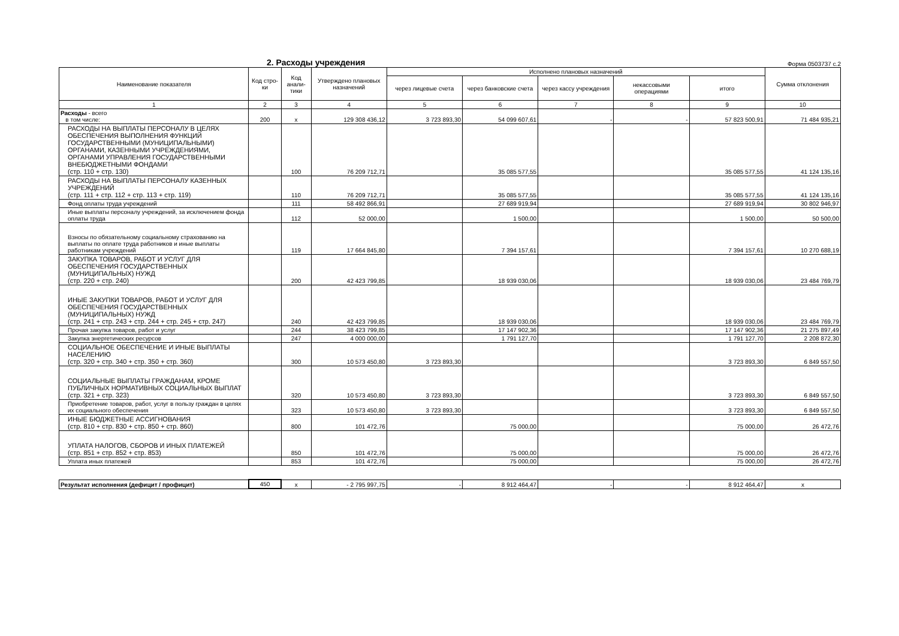2. Расходы учреждения
Форма 0503737 с.2
| Наименование показателя | Код стро-ки | Код анали-тики | Утверждено плановых назначений | Исполнено плановых назначений | | | | | Сумма отклонения |
| --- | --- | --- | --- | --- | --- | --- | --- | --- | --- |
| | | | | через лицевые счета | через банковские счета | через кассу учреждения | некассовыми операциями | итого | |
| 1 | 2 | 3 | 4 | 5 | 6 | 7 | 8 | 9 | 10 |
| Расходы - всего в том числе: | 200 | x | 129 308 436,12 | 3 723 893,30 | 54 099 607,61 | - | - | 57 823 500,91 | 71 484 935,21 |
| РАСХОДЫ НА ВЫПЛАТЫ ПЕРСОНАЛУ В ЦЕЛЯХ ОБЕСПЕЧЕНИЯ ВЫПОЛНЕНИЯ ФУНКЦИЙ ГОСУДАРСТВЕННЫМИ (МУНИЦИПАЛЬНЫМИ) ОРГАНАМИ, КАЗЕННЫМИ УЧРЕЖДЕНИЯМИ, ОРГАНАМИ УПРАВЛЕНИЯ ГОСУДАРСТВЕННЫМИ ВНЕБЮДЖЕТНЫМИ ФОНДАМИ (стр. 110 + стр. 130) | | 100 | 76 209 712,71 | | 35 085 577,55 | | | 35 085 577,55 | 41 124 135,16 |
| РАСХОДЫ НА ВЫПЛАТЫ ПЕРСОНАЛУ КАЗЕННЫХ УЧРЕЖДЕНИЙ (стр. 111 + стр. 112 + стр. 113 + стр. 119) | | 110 | 76 209 712,71 | | 35 085 577,55 | | | 35 085 577,55 | 41 124 135,16 |
| Фонд оплаты труда учреждений | | 111 | 58 492 866,91 | | 27 689 919,94 | | | 27 689 919,94 | 30 802 946,97 |
| Иные выплаты персоналу учреждений, за исключением фонда оплаты труда | | 112 | 52 000,00 | | 1 500,00 | | | 1 500,00 | 50 500,00 |
| Взносы по обязательному социальному страхованию на выплаты по оплате труда работников и иные выплаты работникам учреждений | | 119 | 17 664 845,80 | | 7 394 157,61 | | | 7 394 157,61 | 10 270 688,19 |
| ЗАКУПКА ТОВАРОВ, РАБОТ И УСЛУГ ДЛЯ ОБЕСПЕЧЕНИЯ ГОСУДАРСТВЕННЫХ (МУНИЦИПАЛЬНЫХ) НУЖД (стр. 220 + стр. 240) | | 200 | 42 423 799,85 | | 18 939 030,06 | | | 18 939 030,06 | 23 484 769,79 |
| ИНЫЕ ЗАКУПКИ ТОВАРОВ, РАБОТ И УСЛУГ ДЛЯ ОБЕСПЕЧЕНИЯ ГОСУДАРСТВЕННЫХ (МУНИЦИПАЛЬНЫХ) НУЖД (стр. 241 + стр. 243 + стр. 244 + стр. 245 + стр. 247) | | 240 | 42 423 799,85 | | 18 939 030,06 | | | 18 939 030,06 | 23 484 769,79 |
| Прочая закупка товаров, работ и услуг | | 244 | 38 423 799,85 | | 17 147 902,36 | | | 17 147 902,36 | 21 275 897,49 |
| Закупка энергетических ресурсов | | 247 | 4 000 000,00 | | 1 791 127,70 | | | 1 791 127,70 | 2 208 872,30 |
| СОЦИАЛЬНОЕ ОБЕСПЕЧЕНИЕ И ИНЫЕ ВЫПЛАТЫ НАСЕЛЕНИЮ (стр. 320 + стр. 340 + стр. 350 + стр. 360) | | 300 | 10 573 450,80 | 3 723 893,30 | | | | 3 723 893,30 | 6 849 557,50 |
| СОЦИАЛЬНЫЕ ВЫПЛАТЫ ГРАЖДАНАМ, КРОМЕ ПУБЛИЧНЫХ НОРМАТИВНЫХ СОЦИАЛЬНЫХ ВЫПЛАТ (стр. 321 + стр. 323) | | 320 | 10 573 450,80 | 3 723 893,30 | | | | 3 723 893,30 | 6 849 557,50 |
| Приобретение товаров, работ, услуг в пользу граждан в целях их социального обеспечения | | 323 | 10 573 450,80 | 3 723 893,30 | | | | 3 723 893,30 | 6 849 557,50 |
| ИНЫЕ БЮДЖЕТНЫЕ АССИГНОВАНИЯ (стр. 810 + стр. 830 + стр. 850 + стр. 860) | | 800 | 101 472,76 | | 75 000,00 | | | 75 000,00 | 26 472,76 |
| УПЛАТА НАЛОГОВ, СБОРОВ И ИНЫХ ПЛАТЕЖЕЙ (стр. 851 + стр. 852 + стр. 853) | | 850 | 101 472,76 | | 75 000,00 | | | 75 000,00 | 26 472,76 |
| Уплата иных платежей | | 853 | 101 472,76 | | 75 000,00 | | | 75 000,00 | 26 472,76 |
| Результат исполнения (дефицит / профицит) | 450 | x | - 2 795 997,75 | - | 8 912 464,47 | - | - | 8 912 464,47 | x |